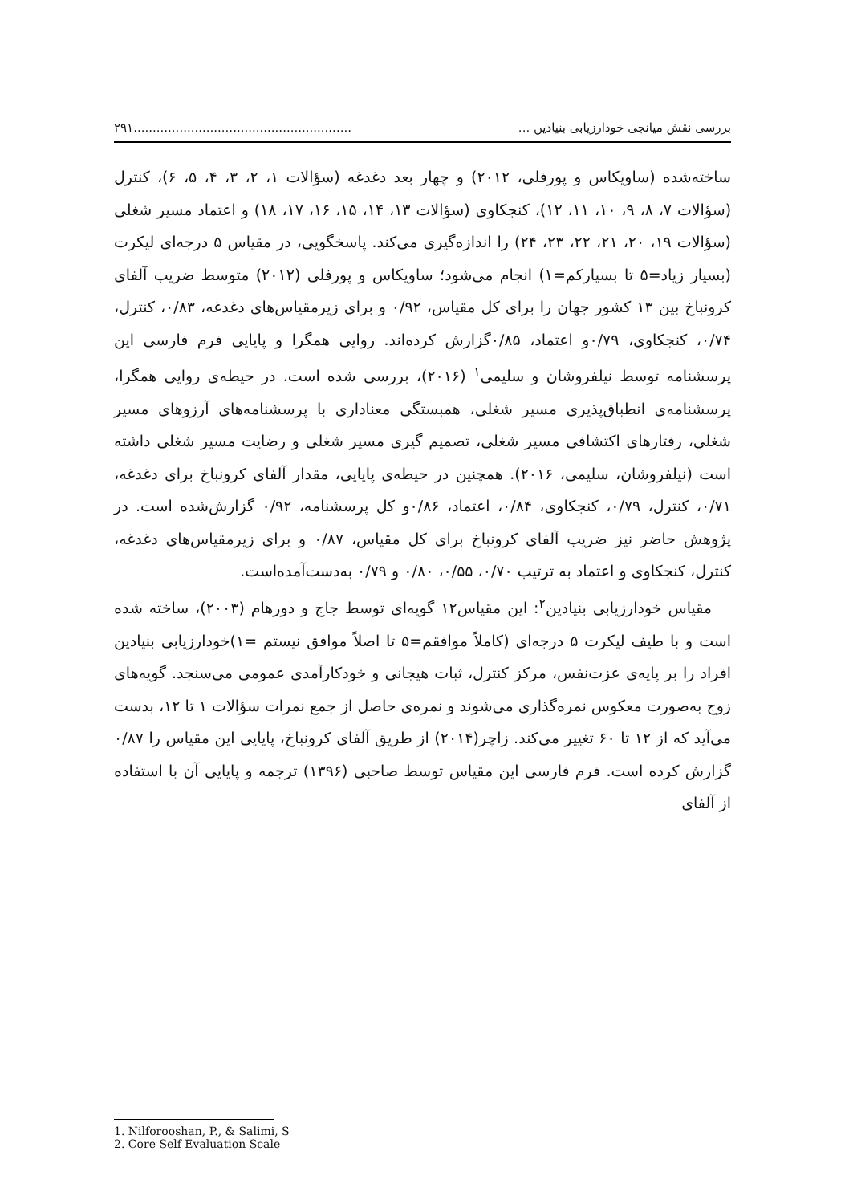بررسی نقش میانجی خودارزیابی بنیادین ............................................................۲۹۱
ساخته‌شده (ساویکاس و پورفلی، ۲۰۱۲) و چهار بعد دغدغه (سؤالات ۱، ۲، ۳، ۴، ۵، ۶)، کنترل (سؤالات ۷، ۸، ۹، ۱۰، ۱۱، ۱۲)، کنجکاوی (سؤالات ۱۳، ۱۴، ۱۵، ۱۶، ۱۷، ۱۸) و اعتماد مسیر شغلی (سؤالات ۱۹، ۲۰، ۲۱، ۲۲، ۲۳، ۲۴) را اندازه‌گیری می‌کند. پاسخگویی، در مقیاس ۵ درجه‌ای لیکرت (بسیار زیاد=۵ تا بسیارکم=۱) انجام می‌شود؛ ساویکاس و پورفلی (۲۰۱۲) متوسط ضریب آلفای کرونباخ بین ۱۳ کشور جهان را برای کل مقیاس، ۰/۹۲ و برای زیرمقیاس‌های دغدغه، ۰/۸۳، کنترل، ۰/۷۴، کنجکاوی، ۰/۷۹و اعتماد، ۰/۸۵گزارش کرده‌اند. روایی همگرا و پایایی فرم فارسی این پرسشنامه توسط نیلفروشان و سلیمی<sup>۱</sup> (۲۰۱۶)، بررسی شده است. در حیطه‌ی روایی همگرا، پرسشنامه‌ی انطباق‌پذیری مسیر شغلی، همبستگی معناداری با پرسشنامه‌های آرزوهای مسیر شغلی، رفتارهای اکتشافی مسیر شغلی، تصمیم گیری مسیر شغلی و رضایت مسیر شغلی داشته است (نیلفروشان، سلیمی، ۲۰۱۶). همچنین در حیطه‌ی پایایی، مقدار آلفای کرونباخ برای دغدغه، ۰/۷۱، کنترل، ۰/۷۹، کنجکاوی، ۰/۸۴، اعتماد، ۰/۸۶و کل پرسشنامه، ۰/۹۲ گزارش‌شده است. در پژوهش حاضر نیز ضریب آلفای کرونباخ برای کل مقیاس، ۰/۸۷ و برای زیرمقیاس‌های دغدغه، کنترل، کنجکاوی و اعتماد به ترتیب ۰/۷۰، ۰/۵۵، ۰/۸۰ و ۰/۷۹ به‌دست‌آمده‌است.
مقیاس خودارزیابی بنیادین<sup>۲</sup>: این مقیاس۱۲ گویه‌ای توسط جاج و دورهام (۲۰۰۳)، ساخته شده است و با طیف لیکرت ۵ درجه‌ای (کاملاً موافقم=۵ تا اصلاً موافق نیستم =۱)خودارزیابی بنیادین افراد را بر پایه‌ی عزت‌نفس، مرکز کنترل، ثبات هیجانی و خودکارآمدی عمومی می‌سنجد. گویه‌های زوج به‌صورت معکوس نمره‌گذاری می‌شوند و نمره‌ی حاصل از جمع نمرات سؤالات ۱ تا ۱۲، بدست می‌آید که از ۱۲ تا ۶۰ تغییر می‌کند. زاچر(۲۰۱۴) از طریق آلفای کرونباخ، پایایی این مقیاس را ۰/۸۷ گزارش کرده است. فرم فارسی این مقیاس توسط صاحبی (۱۳۹۶) ترجمه و پایایی آن با استفاده از آلفای
1. Nilforooshan, P., & Salimi, S
2. Core Self Evaluation Scale